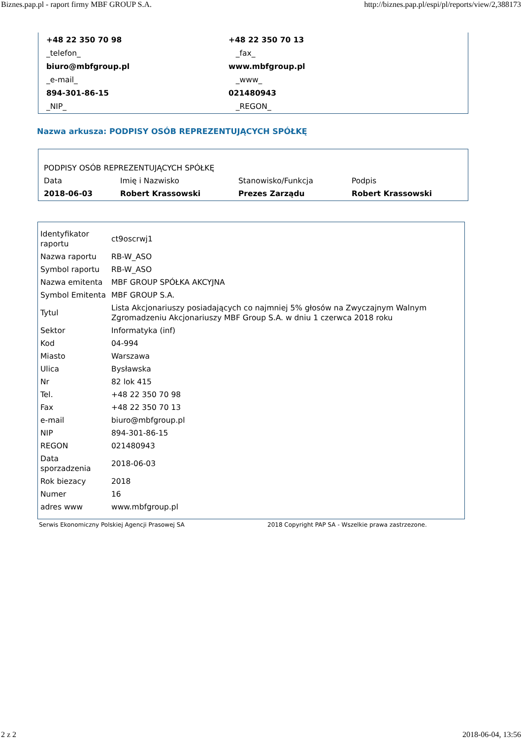Biznes.pap.pl - raport firmy MBF GROUP S.A. http://biznes.pap.pl/espi/pl/reports/view/2,388173
| +48 22 350 70 98 | +48 22 350 70 13 |
| _telefon_ | _fax_ |
| biuro@mbfgroup.pl | www.mbfgroup.pl |
| _e-mail_ | _www_ |
| 894-301-86-15 | 021480943 |
| _NIP_ | _REGON_ |
Nazwa arkusza: PODPISY OSÓB REPREZENTUJĄCYCH SPÓŁKĘ
| PODPISY OSÓB REPREZENTUJĄCYCH SPÓŁKĘ | | | |
| Data | Imię i Nazwisko | Stanowisko/Funkcja | Podpis |
| 2018-06-03 | Robert Krassowski | Prezes Zarządu | Robert Krassowski |
| Identyfikator raportu | ct9oscrwj1 |
| Nazwa raportu | RB-W_ASO |
| Symbol raportu | RB-W_ASO |
| Nazwa emitenta | MBF GROUP SPÓŁKA AKCYJNA |
| Symbol Emitenta | MBF GROUP S.A. |
| Tytul | Lista Akcjonariuszy posiadających co najmniej 5% głosów na Zwyczajnym Walnym Zgromadzeniu Akcjonariuszy MBF Group S.A. w dniu 1 czerwca 2018 roku |
| Sektor | Informatyka (inf) |
| Kod | 04-994 |
| Miasto | Warszawa |
| Ulica | Bysławska |
| Nr | 82 lok 415 |
| Tel. | +48 22 350 70 98 |
| Fax | +48 22 350 70 13 |
| e-mail | biuro@mbfgroup.pl |
| NIP | 894-301-86-15 |
| REGON | 021480943 |
| Data sporzadzenia | 2018-06-03 |
| Rok biezacy | 2018 |
| Numer | 16 |
| adres www | www.mbfgroup.pl |
Serwis Ekonomiczny Polskiej Agencji Prasowej SA 2018 Copyright PAP SA - Wszelkie prawa zastrzezone.
2 z 2 2018-06-04, 13:56